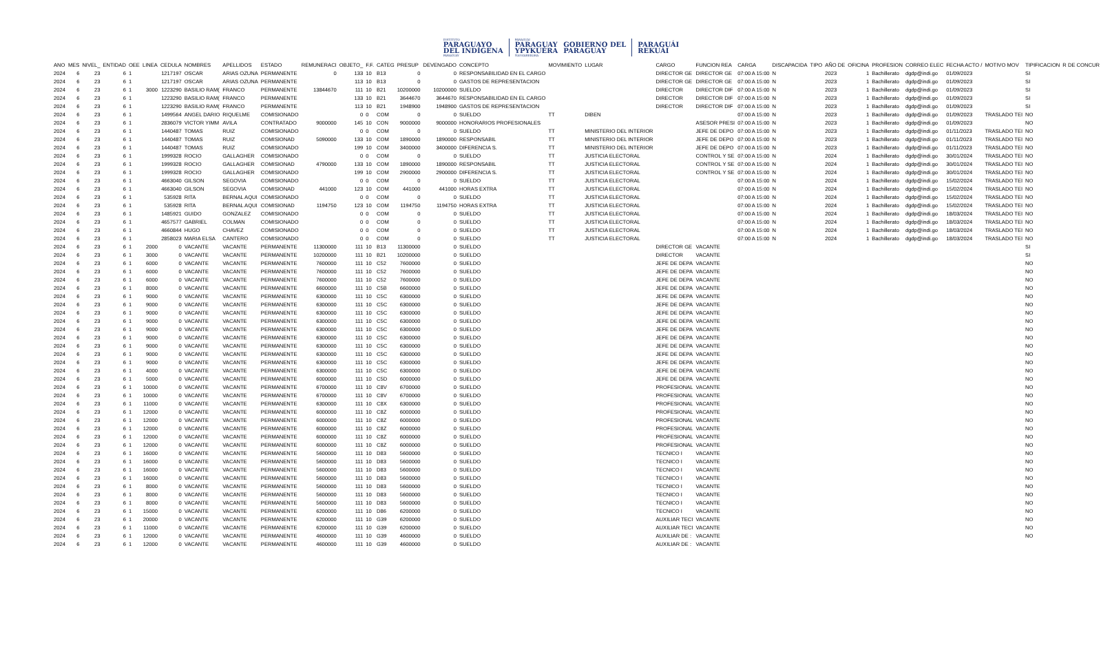INSTITUTO
PARAGUAYO
DEL INDÍGENA
PARAGUAY
PARAGUÁI
PARAGUAY
YPYKUÉRA
ÑANGAREKOHA
GOBIERNO DEL
PARAGUAY
PARAGUÁI
REKUÁI
| ANO | MES | NIVEL_ | ENTIDAD | OEE | LINEA | CEDULA | NOMBRES | APELLIDOS | ESTADO | REMUNERACI | OBJETO_ | F.F. | CATEG | PRESUP | DEVENGADO | CONCEPTO | MOVIMIENTO | LUGAR | CARGO | FUNCION REA | CARGA | DISCAPACIDA | TIPO | AÑO DE | OFICINA | PROFESION | CORREO ELEC | FECHA ACTO / | MOTIVO MOV | TIPIFICACION | R DE CONCUR |
| --- | --- | --- | --- | --- | --- | --- | --- | --- | --- | --- | --- | --- | --- | --- | --- | --- | --- | --- | --- | --- | --- | --- | --- | --- | --- | --- | --- | --- | --- | --- | --- |
| 2024 | 6 | 23 | 6 | 1 | | 1217197 | OSCAR | ARIAS OZUNA | PERMANENTE | 0 | 133 | 10 | B13 | 0 | 0 | RESPONSABILIDAD EN EL CARGO | | | DIRECTOR GE | DIRECTOR GE | 07:00 A 15:00 | N | | 2023 | 1 | Bachillerato | dgdp@indi.go | 01/09/2023 | | SI | |
| 2024 | 6 | 23 | 6 | 1 | | 1217197 | OSCAR | ARIAS OZUNA | PERMANENTE | | 113 | 10 | B13 | 0 | 0 | GASTOS DE REPRESENTACION | | | DIRECTOR GE | DIRECTOR GE | 07:00 A 15:00 | N | | 2023 | 1 | Bachillerato | dgdp@indi.go | 01/09/2023 | | SI | |
| 2024 | 6 | 23 | 6 | 1 | 3000 | 1223290 | BASILIO RAM( | FRANCO | PERMANENTE | 13844670 | 111 | 10 | B21 | 10200000 | 10200000 | SUELDO | | | DIRECTOR | DIRECTOR DIF | 07:00 A 15:00 | N | | 2023 | 1 | Bachillerato | dgdp@indi.go | 01/09/2023 | | SI | |
| 2024 | 6 | 23 | 6 | 1 | | 1223290 | BASILIO RAM( | FRANCO | PERMANENTE | | 133 | 10 | B21 | 3644670 | 3644670 | RESPONSABILIDAD EN EL CARGO | | | DIRECTOR | DIRECTOR DIF | 07:00 A 15:00 | N | | 2023 | 1 | Bachillerato | dgdp@indi.go | 01/09/2023 | | SI | |
| 2024 | 6 | 23 | 6 | 1 | | 1223290 | BASILIO RAM( | FRANCO | PERMANENTE | | 113 | 10 | B21 | 1948900 | 1948900 | GASTOS DE REPRESENTACION | | | DIRECTOR | DIRECTOR DIF | 07:00 A 15:00 | N | | 2023 | 1 | Bachillerato | dgdp@indi.go | 01/09/2023 | | SI | |
| 2024 | 6 | 23 | 6 | 1 | | 1499564 | ANGEL DARIO | RIQUELME | COMISIONADO | | 0 | 0 | COM | 0 | 0 | SUELDO | TT | DIBEN | | | 07:00 A 15:00 | N | | 2023 | 1 | Bachillerato | dgdp@indi.go | 01/09/2023 | TRASLADO TEI | NO | |
| 2024 | 6 | 23 | 6 | 1 | | 2836079 | VICTOR YIMM | AVILA | CONTRATADO | 9000000 | 145 | 10 | CON | 9000000 | 9000000 | HONORARIOS PROFESIONALES | | | | ASESOR PRESI | 07:00 A 15:00 | N | | 2023 | 1 | Bachillerato | dgdp@indi.go | 01/09/2023 | | NO | |
| 2024 | 6 | 23 | 6 | 1 | | 1440487 | TOMAS | RUIZ | COMISIONADO | | 0 | 0 | COM | 0 | 0 | SUELDO | TT | MINISTERIO DEL INTERIOR | | JEFE DE DEPO | 07:00 A 15:00 | N | | 2023 | 1 | Bachillerato | dgdp@indi.go | 01/11/2023 | TRASLADO TEI | NO | |
| 2024 | 6 | 23 | 6 | 1 | | 1440487 | TOMAS | RUIZ | COMISIONAD | 5090000 | 133 | 10 | COM | 1890000 | 1890000 | RESPONSABIL | TT | MINISTERIO DEL INTERIOR | | JEFE DE DEPO | 07:00 A 15:00 | N | | 2023 | 1 | Bachillerato | dgdp@indi.go | 01/11/2023 | TRASLADO TEI | NO | |
| 2024 | 6 | 23 | 6 | 1 | | 1440487 | TOMAS | RUIZ | COMISIONADO | | 199 | 10 | COM | 3400000 | 3400000 | DIFERENCIA S. | TT | MINISTERIO DEL INTERIOR | | JEFE DE DEPO | 07:00 A 15:00 | N | | 2023 | 1 | Bachillerato | dgdp@indi.go | 01/11/2023 | TRASLADO TEI | NO | |
| 2024 | 6 | 23 | 6 | 1 | | 1999328 | ROCIO | GALLAGHER | COMISIONADO | | 0 | 0 | COM | 0 | 0 | SUELDO | TT | JUSTICIA ELECTORAL | | CONTROL Y SE | 07:00 A 15:00 | N | | 2024 | 1 | Bachillerato | dgdp@indi.go | 30/01/2024 | TRASLADO TEI | NO | |
| 2024 | 6 | 23 | 6 | 1 | | 1999328 | ROCIO | GALLAGHER | COMISIONAD | 4790000 | 133 | 10 | COM | 1890000 | 1890000 | RESPONSABIL | TT | JUSTICIA ELECTORAL | | CONTROL Y SE | 07:00 A 15:00 | N | | 2024 | 1 | Bachillerato | dgdp@indi.go | 30/01/2024 | TRASLADO TEI | NO | |
| 2024 | 6 | 23 | 6 | 1 | | 1999328 | ROCIO | GALLAGHER | COMISIONADO | | 199 | 10 | COM | 2900000 | 2900000 | DIFERENCIA S. | TT | JUSTICIA ELECTORAL | | CONTROL Y SE | 07:00 A 15:00 | N | | 2024 | 1 | Bachillerato | dgdp@indi.go | 30/01/2024 | TRASLADO TEI | NO | |
| 2024 | 6 | 23 | 6 | 1 | | 4663040 | GILSON | SEGOVIA | COMISIONADO | | 0 | 0 | COM | 0 | 0 | SUELDO | TT | JUSTICIA ELECTORAL | | | 07:00 A 15:00 | N | | 2024 | 1 | Bachillerato | dgdp@indi.go | 15/02/2024 | TRASLADO TEI | NO | |
| 2024 | 6 | 23 | 6 | 1 | | 4663040 | GILSON | SEGOVIA | COMISIONAD | 441000 | 123 | 10 | COM | 441000 | 441000 | HORAS EXTRA | TT | JUSTICIA ELECTORAL | | | 07:00 A 15:00 | N | | 2024 | 1 | Bachillerato | dgdp@indi.go | 15/02/2024 | TRASLADO TEI | NO | |
| 2024 | 6 | 23 | 6 | 1 | | 535928 | RITA | BERNAL AQUI | COMISIONADO | | 0 | 0 | COM | 0 | 0 | SUELDO | TT | JUSTICIA ELECTORAL | | | 07:00 A 15:00 | N | | 2024 | 1 | Bachillerato | dgdp@indi.go | 15/02/2024 | TRASLADO TEI | NO | |
| 2024 | 6 | 23 | 6 | 1 | | 535928 | RITA | BERNAL AQUI | COMISIONAD | 1194750 | 123 | 10 | COM | 1194750 | 1194750 | HORAS EXTRA | TT | JUSTICIA ELECTORAL | | | 07:00 A 15:00 | N | | 2024 | 1 | Bachillerato | dgdp@indi.go | 15/02/2024 | TRASLADO TEI | NO | |
| 2024 | 6 | 23 | 6 | 1 | | 1485921 | GUIDO | GONZALEZ | COMISIONADO | | 0 | 0 | COM | 0 | 0 | SUELDO | TT | JUSTICIA ELECTORAL | | | 07:00 A 15:00 | N | | 2024 | 1 | Bachillerato | dgdp@indi.go | 18/03/2024 | TRASLADO TEI | NO | |
| 2024 | 6 | 23 | 6 | 1 | | 4657577 | GABRIEL | COLMAN | COMISIONADO | | 0 | 0 | COM | 0 | 0 | SUELDO | TT | JUSTICIA ELECTORAL | | | 07:00 A 15:00 | N | | 2024 | 1 | Bachillerato | dgdp@indi.go | 18/03/2024 | TRASLADO TEI | NO | |
| 2024 | 6 | 23 | 6 | 1 | | 4660844 | HUGO | CHAVEZ | COMISIONADO | | 0 | 0 | COM | 0 | 0 | SUELDO | TT | JUSTICIA ELECTORAL | | | 07:00 A 15:00 | N | | 2024 | 1 | Bachillerato | dgdp@indi.go | 18/03/2024 | TRASLADO TEI | NO | |
| 2024 | 6 | 23 | 6 | 1 | | 2858023 | MARIA ELSA | CANTERO | COMISIONADO | | 0 | 0 | COM | 0 | 0 | SUELDO | TT | JUSTICIA ELECTORAL | | | 07:00 A 15:00 | N | | 2024 | 1 | Bachillerato | dgdp@indi.go | 18/03/2024 | TRASLADO TEI | NO | |
| 2024 | 6 | 23 | 6 | 1 | 2000 | 0 | VACANTE | VACANTE | PERMANENTE | 11300000 | 111 | 10 | B13 | 11300000 | 0 | SUELDO | | | DIRECTOR GE | VACANTE | | | | | | | | | | SI | |
| 2024 | 6 | 23 | 6 | 1 | 3000 | 0 | VACANTE | VACANTE | PERMANENTE | 10200000 | 111 | 10 | B21 | 10200000 | 0 | SUELDO | | | DIRECTOR | VACANTE | | | | | | | | | | SI | |
| 2024 | 6 | 23 | 6 | 1 | 6000 | 0 | VACANTE | VACANTE | PERMANENTE | 7600000 | 111 | 10 | C52 | 7600000 | 0 | SUELDO | | | JEFE DE DEPA | VACANTE | | | | | | | | | | NO | |
| 2024 | 6 | 23 | 6 | 1 | 6000 | 0 | VACANTE | VACANTE | PERMANENTE | 7600000 | 111 | 10 | C52 | 7600000 | 0 | SUELDO | | | JEFE DE DEPA | VACANTE | | | | | | | | | | NO | |
| 2024 | 6 | 23 | 6 | 1 | 6000 | 0 | VACANTE | VACANTE | PERMANENTE | 7600000 | 111 | 10 | C52 | 7600000 | 0 | SUELDO | | | JEFE DE DEPA | VACANTE | | | | | | | | | | NO | |
| 2024 | 6 | 23 | 6 | 1 | 8000 | 0 | VACANTE | VACANTE | PERMANENTE | 6600000 | 111 | 10 | C5B | 6600000 | 0 | SUELDO | | | JEFE DE DEPA | VACANTE | | | | | | | | | | NO | |
| 2024 | 6 | 23 | 6 | 1 | 9000 | 0 | VACANTE | VACANTE | PERMANENTE | 6300000 | 111 | 10 | C5C | 6300000 | 0 | SUELDO | | | JEFE DE DEPA | VACANTE | | | | | | | | | | NO | |
| 2024 | 6 | 23 | 6 | 1 | 9000 | 0 | VACANTE | VACANTE | PERMANENTE | 6300000 | 111 | 10 | C5C | 6300000 | 0 | SUELDO | | | JEFE DE DEPA | VACANTE | | | | | | | | | | NO | |
| 2024 | 6 | 23 | 6 | 1 | 9000 | 0 | VACANTE | VACANTE | PERMANENTE | 6300000 | 111 | 10 | C5C | 6300000 | 0 | SUELDO | | | JEFE DE DEPA | VACANTE | | | | | | | | | | NO | |
| 2024 | 6 | 23 | 6 | 1 | 9000 | 0 | VACANTE | VACANTE | PERMANENTE | 6300000 | 111 | 10 | C5C | 6300000 | 0 | SUELDO | | | JEFE DE DEPA | VACANTE | | | | | | | | | | NO | |
| 2024 | 6 | 23 | 6 | 1 | 9000 | 0 | VACANTE | VACANTE | PERMANENTE | 6300000 | 111 | 10 | C5C | 6300000 | 0 | SUELDO | | | JEFE DE DEPA | VACANTE | | | | | | | | | | NO | |
| 2024 | 6 | 23 | 6 | 1 | 9000 | 0 | VACANTE | VACANTE | PERMANENTE | 6300000 | 111 | 10 | C5C | 6300000 | 0 | SUELDO | | | JEFE DE DEPA | VACANTE | | | | | | | | | | NO | |
| 2024 | 6 | 23 | 6 | 1 | 9000 | 0 | VACANTE | VACANTE | PERMANENTE | 6300000 | 111 | 10 | C5C | 6300000 | 0 | SUELDO | | | JEFE DE DEPA | VACANTE | | | | | | | | | | NO | |
| 2024 | 6 | 23 | 6 | 1 | 9000 | 0 | VACANTE | VACANTE | PERMANENTE | 6300000 | 111 | 10 | C5C | 6300000 | 0 | SUELDO | | | JEFE DE DEPA | VACANTE | | | | | | | | | | NO | |
| 2024 | 6 | 23 | 6 | 1 | 9000 | 0 | VACANTE | VACANTE | PERMANENTE | 6300000 | 111 | 10 | C5C | 6300000 | 0 | SUELDO | | | JEFE DE DEPA | VACANTE | | | | | | | | | | NO | |
| 2024 | 6 | 23 | 6 | 1 | 4000 | 0 | VACANTE | VACANTE | PERMANENTE | 6300000 | 111 | 10 | C5C | 6300000 | 0 | SUELDO | | | JEFE DE DEPA | VACANTE | | | | | | | | | | NO | |
| 2024 | 6 | 23 | 6 | 1 | 5000 | 0 | VACANTE | VACANTE | PERMANENTE | 6000000 | 111 | 10 | C5D | 6000000 | 0 | SUELDO | | | JEFE DE DEPA | VACANTE | | | | | | | | | | NO | |
| 2024 | 6 | 23 | 6 | 1 | 10000 | 0 | VACANTE | VACANTE | PERMANENTE | 6700000 | 111 | 10 | C8V | 6700000 | 0 | SUELDO | | | PROFESIONAL | VACANTE | | | | | | | | | | NO | |
| 2024 | 6 | 23 | 6 | 1 | 10000 | 0 | VACANTE | VACANTE | PERMANENTE | 6700000 | 111 | 10 | C8V | 6700000 | 0 | SUELDO | | | PROFESIONAL | VACANTE | | | | | | | | | | NO | |
| 2024 | 6 | 23 | 6 | 1 | 11000 | 0 | VACANTE | VACANTE | PERMANENTE | 6300000 | 111 | 10 | C8X | 6300000 | 0 | SUELDO | | | PROFESIONAL | VACANTE | | | | | | | | | | NO | |
| 2024 | 6 | 23 | 6 | 1 | 12000 | 0 | VACANTE | VACANTE | PERMANENTE | 6000000 | 111 | 10 | C8Z | 6000000 | 0 | SUELDO | | | PROFESIONAL | VACANTE | | | | | | | | | | NO | |
| 2024 | 6 | 23 | 6 | 1 | 12000 | 0 | VACANTE | VACANTE | PERMANENTE | 6000000 | 111 | 10 | C8Z | 6000000 | 0 | SUELDO | | | PROFESIONAL | VACANTE | | | | | | | | | | NO | |
| 2024 | 6 | 23 | 6 | 1 | 12000 | 0 | VACANTE | VACANTE | PERMANENTE | 6000000 | 111 | 10 | C8Z | 6000000 | 0 | SUELDO | | | PROFESIONAL | VACANTE | | | | | | | | | | NO | |
| 2024 | 6 | 23 | 6 | 1 | 12000 | 0 | VACANTE | VACANTE | PERMANENTE | 6000000 | 111 | 10 | C8Z | 6000000 | 0 | SUELDO | | | PROFESIONAL | VACANTE | | | | | | | | | | NO | |
| 2024 | 6 | 23 | 6 | 1 | 12000 | 0 | VACANTE | VACANTE | PERMANENTE | 6000000 | 111 | 10 | C8Z | 6000000 | 0 | SUELDO | | | PROFESIONAL | VACANTE | | | | | | | | | | NO | |
| 2024 | 6 | 23 | 6 | 1 | 16000 | 0 | VACANTE | VACANTE | PERMANENTE | 5600000 | 111 | 10 | D83 | 5600000 | 0 | SUELDO | | | TECNICO I | VACANTE | | | | | | | | | | NO | |
| 2024 | 6 | 23 | 6 | 1 | 16000 | 0 | VACANTE | VACANTE | PERMANENTE | 5600000 | 111 | 10 | D83 | 5600000 | 0 | SUELDO | | | TECNICO I | VACANTE | | | | | | | | | | NO | |
| 2024 | 6 | 23 | 6 | 1 | 16000 | 0 | VACANTE | VACANTE | PERMANENTE | 5600000 | 111 | 10 | D83 | 5600000 | 0 | SUELDO | | | TECNICO I | VACANTE | | | | | | | | | | NO | |
| 2024 | 6 | 23 | 6 | 1 | 16000 | 0 | VACANTE | VACANTE | PERMANENTE | 5600000 | 111 | 10 | D83 | 5600000 | 0 | SUELDO | | | TECNICO I | VACANTE | | | | | | | | | | NO | |
| 2024 | 6 | 23 | 6 | 1 | 8000 | 0 | VACANTE | VACANTE | PERMANENTE | 5600000 | 111 | 10 | D83 | 5600000 | 0 | SUELDO | | | TECNICO I | VACANTE | | | | | | | | | | NO | |
| 2024 | 6 | 23 | 6 | 1 | 8000 | 0 | VACANTE | VACANTE | PERMANENTE | 5600000 | 111 | 10 | D83 | 5600000 | 0 | SUELDO | | | TECNICO I | VACANTE | | | | | | | | | | NO | |
| 2024 | 6 | 23 | 6 | 1 | 8000 | 0 | VACANTE | VACANTE | PERMANENTE | 5600000 | 111 | 10 | D83 | 5600000 | 0 | SUELDO | | | TECNICO I | VACANTE | | | | | | | | | | NO | |
| 2024 | 6 | 23 | 6 | 1 | 15000 | 0 | VACANTE | VACANTE | PERMANENTE | 6200000 | 111 | 10 | D86 | 6200000 | 0 | SUELDO | | | TECNICO I | VACANTE | | | | | | | | | | NO | |
| 2024 | 6 | 23 | 6 | 1 | 20000 | 0 | VACANTE | VACANTE | PERMANENTE | 6200000 | 111 | 10 | G39 | 6200000 | 0 | SUELDO | | | AUXILIAR TECI | VACANTE | | | | | | | | | | NO | |
| 2024 | 6 | 23 | 6 | 1 | 11000 | 0 | VACANTE | VACANTE | PERMANENTE | 6200000 | 111 | 10 | G39 | 6200000 | 0 | SUELDO | | | AUXILIAR TECI | VACANTE | | | | | | | | | | NO | |
| 2024 | 6 | 23 | 6 | 1 | 12000 | 0 | VACANTE | VACANTE | PERMANENTE | 4600000 | 111 | 10 | G39 | 4600000 | 0 | SUELDO | | | AUXILIAR DE : | VACANTE | | | | | | | | | | NO | |
| 2024 | 6 | 23 | 6 | 1 | 12000 | 0 | VACANTE | VACANTE | PERMANENTE | 4600000 | 111 | 10 | G39 | 4600000 | 0 | SUELDO | | | AUXILIAR DE : | VACANTE | | | | | | | | | | | |